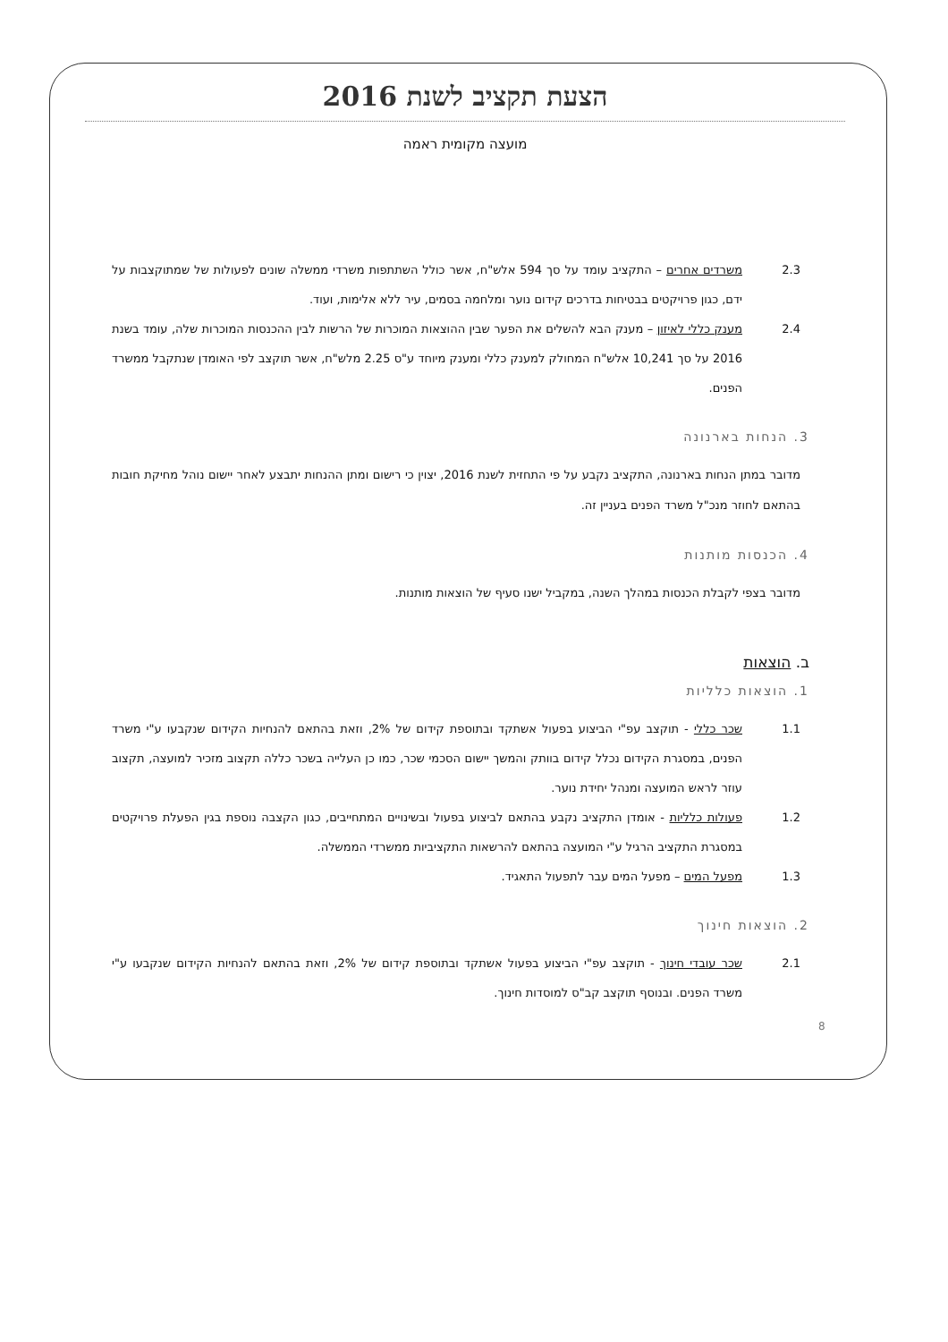הצעת תקציב לשנת 2016
מועצה מקומית ראמה
2.3 משרדים אחרים – התקציב עומד על סך 594 אלש"ח, אשר כולל השתתפות משרדי ממשלה שונים לפעולות של שמתוקצבות על ידם, כגון פרויקטים בבטיחות בדרכים קידום נוער ומלחמה בסמים, עיר ללא אלימות, ועוד.
2.4 מענק כללי לאיזון – מענק הבא להשלים את הפער שבין ההוצאות המוכרות של הרשות לבין ההכנסות המוכרות שלה, עומד בשנת 2016 על סך 10,241 אלש"ח המחולק למענק כללי ומענק מיוחד ע"ס 2.25 מלש"ח, אשר תוקצב לפי האומדן שנתקבל ממשרד הפנים.
3. הנחות בארנונה
מדובר במתן הנחות בארנונה, התקציב נקבע על פי התחזית לשנת 2016, יצוין כי רישום ומתן ההנחות יתבצע לאחר יישום נוהל מחיקת חובות בהתאם לחוזר מנכ"ל משרד הפנים בעניין זה.
4. הכנסות מותנות
מדובר בצפי לקבלת הכנסות במהלך השנה, במקביל ישנו סעיף של הוצאות מותנות.
ב. הוצאות
1. הוצאות כלליות
1.1 שכר כללי - תוקצב עפ"י הביצוע בפעול אשתקד ובתוספת קידום של 2%, וזאת בהתאם להנחיות הקידום שנקבעו ע"י משרד הפנים, במסגרת הקידום נכלל קידום בוותק והמשך יישום הסכמי שכר, כמו כן העלייה בשכר כללה תקצוב מזכיר למועצה, תקצוב עוזר לראש המועצה ומנהל יחידת נוער.
1.2 פעולות כלליות - אומדן התקציב נקבע בהתאם לביצוע בפעול ובשינויים המתחייבים, כגון הקצבה נוספת בגין הפעלת פרויקטים במסגרת התקציב הרגיל ע"י המועצה בהתאם להרשאות התקציביות ממשרדי הממשלה.
1.3 מפעל המים – מפעל המים עבר לתפעול התאגיד.
2. הוצאות חינוך
2.1 שכר עובדי חינוך - תוקצב עפ"י הביצוע בפעול אשתקד ובתוספת קידום של 2%, וזאת בהתאם להנחיות הקידום שנקבעו ע"י משרד הפנים. ובנוסף תוקצב קב"ס למוסדות חינוך.
8